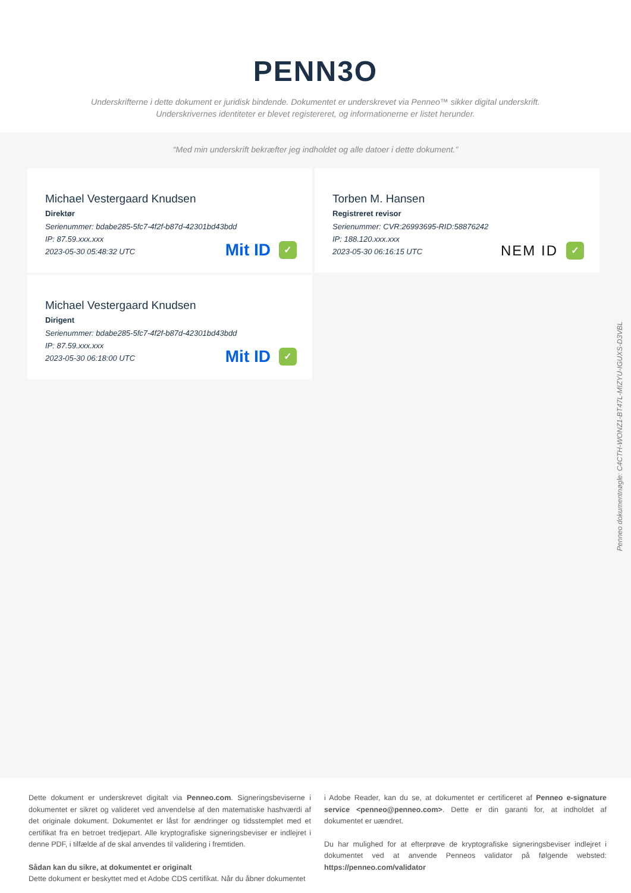PENN3O
Underskrifterne i dette dokument er juridisk bindende. Dokumentet er underskrevet via Penneo™ sikker digital underskrift.
Underskrivernes identiteter er blevet registereret, og informationerne er listet herunder.
“Med min underskrift bekræfter jeg indholdet og alle datoer i dette dokument.”
Michael Vestergaard Knudsen
Direktør
Serienummer: bdabe285-5fc7-4f2f-b87d-42301bd43bdd
IP: 87.59.xxx.xxx
2023-05-30 05:48:32 UTC
Mit ID ✓
Torben M. Hansen
Registreret revisor
Serienummer: CVR:26993695-RID:58876242
IP: 188.120.xxx.xxx
2023-05-30 06:16:15 UTC
NEM ID ✓
Michael Vestergaard Knudsen
Dirigent
Serienummer: bdabe285-5fc7-4f2f-b87d-42301bd43bdd
IP: 87.59.xxx.xxx
2023-05-30 06:18:00 UTC
Mit ID ✓
Penneo dokumentnøgle: C4CTH-WONZ1-BT47L-MIZYU-IGUXS-D3VBL
Dette dokument er underskrevet digitalt via Penneo.com. Signeringsbeviserne i dokumentet er sikret og valideret ved anvendelse af den matematiske hashværdi af det originale dokument. Dokumentet er låst for ændringer og tidsstemplet med et certifikat fra en betroet tredjepart. Alle kryptografiske signeringsbeviser er indlejret i denne PDF, i tilfælde af de skal anvendes til validering i fremtiden.
Sådan kan du sikre, at dokumentet er originalt
Dette dokument er beskyttet med et Adobe CDS certifikat. Når du åbner dokumentet
i Adobe Reader, kan du se, at dokumentet er certificeret af Penneo e-signature service <penneo@penneo.com>. Dette er din garanti for, at indholdet af dokumentet er uændret.
Du har mulighed for at efterprøve de kryptografiske signeringsbeviser indlejret i dokumentet ved at anvende Penneos validator på følgende websted: https://penneo.com/validator